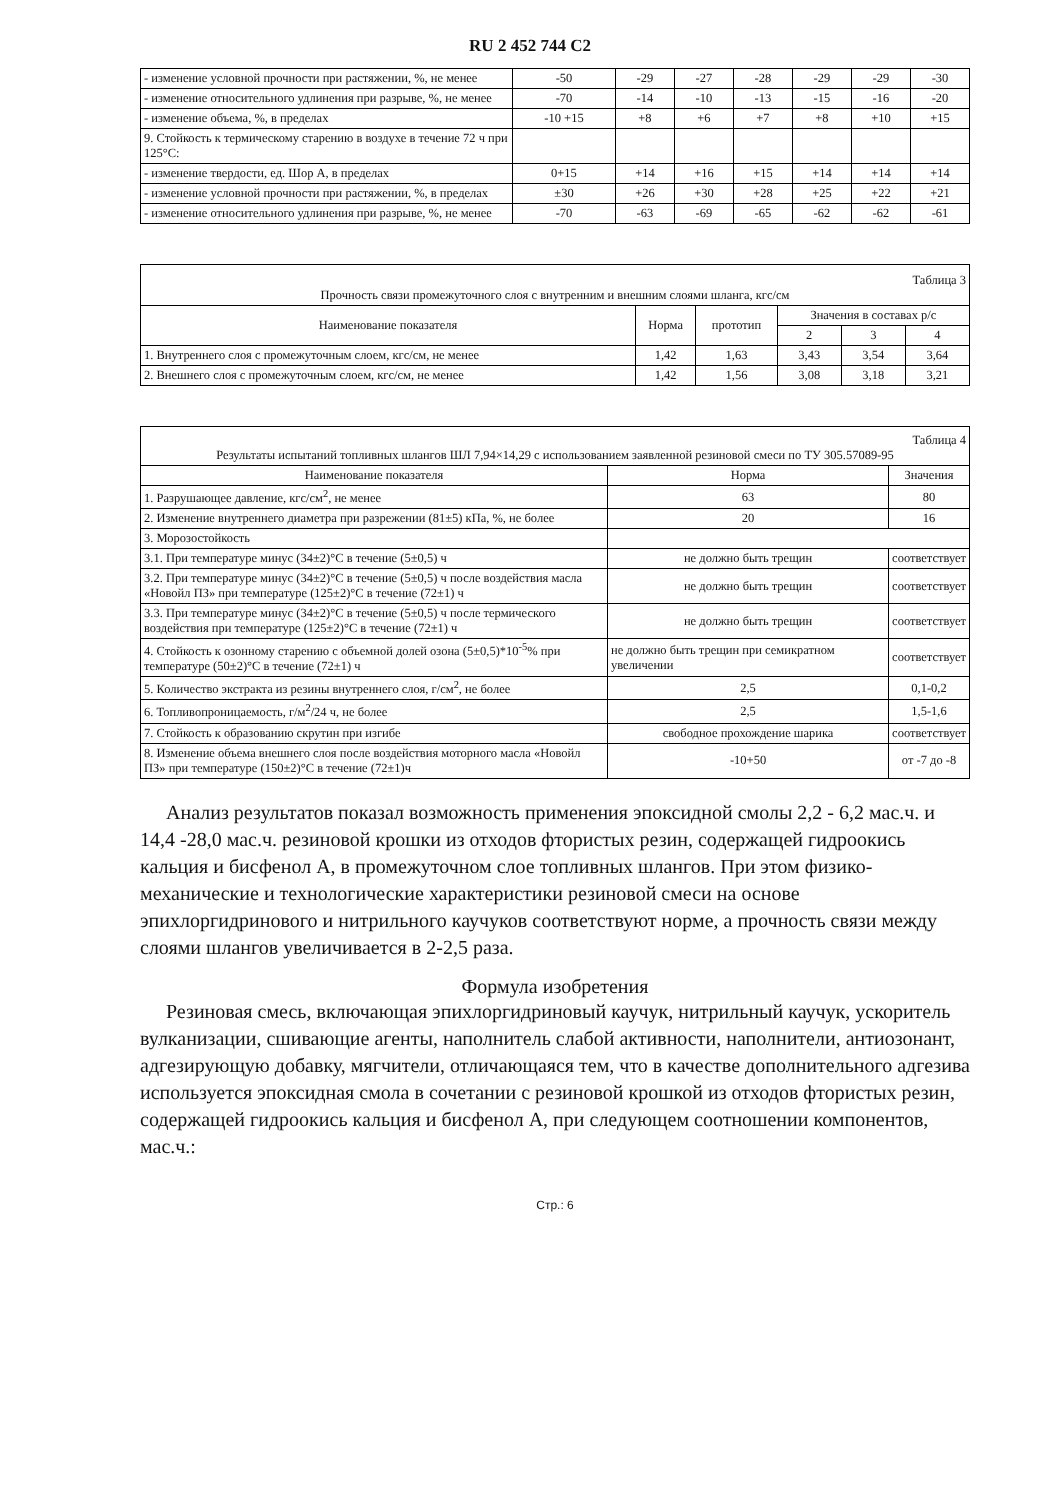RU 2 452 744 C2
| - изменение условной прочности при растяжении, %, не менее | -50 | -29 | -27 | -28 | -29 | -29 | -30 |
| - изменение относительного удлинения при разрыве, %, не менее | -70 | -14 | -10 | -13 | -15 | -16 | -20 |
| - изменение объема, %, в пределах | -10 +15 | +8 | +6 | +7 | +8 | +10 | +15 |
| 9. Стойкость к термическому старению в воздухе в течение 72 ч при 125°С: | | | | | | | |
| - изменение твердости, ед. Шор А, в пределах | 0+15 | +14 | +16 | +15 | +14 | +14 | +14 |
| - изменение условной прочности при растяжении, %, в пределах | ±30 | +26 | +30 | +28 | +25 | +22 | +21 |
| - изменение относительного удлинения при разрыве, %, не менее | -70 | -63 | -69 | -65 | -62 | -62 | -61 |
| Таблица 3 Прочность связи промежуточного слоя с внутренним и внешним слоями шланга, кгс/см | | | | | |
| Наименование показателя | Норма | прототип | Значения в составах р/с | | |
| | | | 2 | 3 | 4 |
| 1. Внутреннего слоя с промежуточным слоем, кгс/см, не менее | 1,42 | 1,63 | 3,43 | 3,54 | 3,64 |
| 2. Внешнего слоя с промежуточным слоем, кгс/см, не менее | 1,42 | 1,56 | 3,08 | 3,18 | 3,21 |
| Таблица 4 Результаты испытаний топливных шлангов ШЛ 7,94×14,29 с использованием заявленной резиновой смеси по ТУ 305.57089-95 | | |
| Наименование показателя | Норма | Значения |
| 1. Разрушающее давление, кгс/см<sup>2</sup>, не менее | 63 | 80 |
| 2. Изменение внутреннего диаметра при разрежении (81±5) кПа, %, не более | 20 | 16 |
| 3. Морозостойкость | | |
| 3.1. При температуре минус (34±2)°С в течение (5±0,5) ч | не должно быть трещин | соответствует |
| 3.2. При температуре минус (34±2)°С в течение (5±0,5) ч после воздействия масла «Новойл ПЗ» при температуре (125±2)°С в течение (72±1) ч | не должно быть трещин | соответствует |
| 3.3. При температуре минус (34±2)°С в течение (5±0,5) ч после термического воздействия при температуре (125±2)°С в течение (72±1) ч | не должно быть трещин | соответствует |
| 4. Стойкость к озонному старению с объемной долей озона (5±0,5)*10<sup>-5</sup>% при температуре (50±2)°С в течение (72±1) ч | не должно быть трещин при семикратном увеличении | соответствует |
| 5. Количество экстракта из резины внутреннего слоя, г/см<sup>2</sup>, не более | 2,5 | 0,1-0,2 |
| 6. Топливопроницаемость, г/м<sup>2</sup>/24 ч, не более | 2,5 | 1,5-1,6 |
| 7. Стойкость к образованию скрутин при изгибе | свободное прохождение шарика | соответствует |
| 8. Изменение объема внешнего слоя после воздействия моторного масла «Новойл ПЗ» при температуре (150±2)°С в течение (72±1)ч | -10+50 | от -7 до -8 |
Анализ результатов показал возможность применения эпоксидной смолы 2,2 - 6,2 мас.ч. и 14,4 -28,0 мас.ч. резиновой крошки из отходов фтористых резин, содержащей гидроокись кальция и бисфенол А, в промежуточном слое топливных шлангов. При этом физико-механические и технологические характеристики резиновой смеси на основе эпихлоргидринового и нитрильного каучуков соответствуют норме, а прочность связи между слоями шлангов увеличивается в 2-2,5 раза.
Формула изобретения
Резиновая смесь, включающая эпихлоргидриновый каучук, нитрильный каучук, ускоритель вулканизации, сшивающие агенты, наполнитель слабой активности, наполнители, антиозонант, адгезирующую добавку, мягчители, отличающаяся тем, что в качестве дополнительного адгезива используется эпоксидная смола в сочетании с резиновой крошкой из отходов фтористых резин, содержащей гидроокись кальция и бисфенол А, при следующем соотношении компонентов, мас.ч.:
Стр.: 6